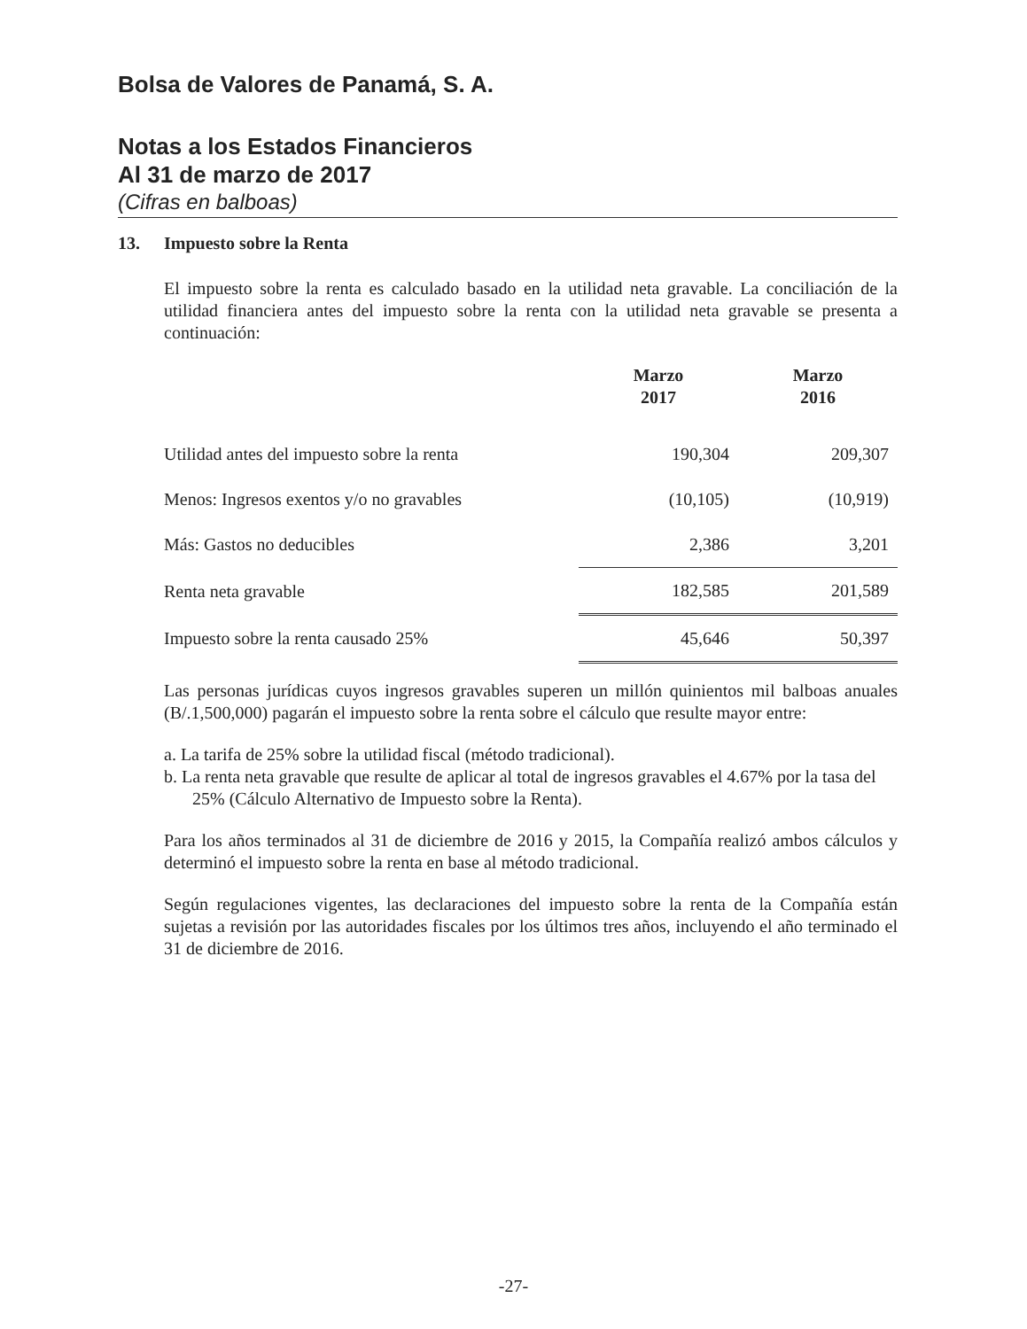Bolsa de Valores de Panamá, S. A.
Notas a los Estados Financieros
Al 31 de marzo de 2017
(Cifras en balboas)
13. Impuesto sobre la Renta
El impuesto sobre la renta es calculado basado en la utilidad neta gravable. La conciliación de la utilidad financiera antes del impuesto sobre la renta con la utilidad neta gravable se presenta a continuación:
| | Marzo 2017 | Marzo 2016 |
| --- | --- | --- |
| Utilidad antes del impuesto sobre la renta | 190,304 | 209,307 |
| Menos: Ingresos exentos y/o no gravables | (10,105) | (10,919) |
| Más: Gastos no deducibles | 2,386 | 3,201 |
| Renta neta gravable | 182,585 | 201,589 |
| Impuesto sobre la renta causado 25% | 45,646 | 50,397 |
Las personas jurídicas cuyos ingresos gravables superen un millón quinientos mil balboas anuales (B/.1,500,000) pagarán el impuesto sobre la renta sobre el cálculo que resulte mayor entre:
a. La tarifa de 25% sobre la utilidad fiscal (método tradicional).
b. La renta neta gravable que resulte de aplicar al total de ingresos gravables el 4.67% por la tasa del 25% (Cálculo Alternativo de Impuesto sobre la Renta).
Para los años terminados al 31 de diciembre de 2016 y 2015, la Compañía realizó ambos cálculos y determinó el impuesto sobre la renta en base al método tradicional.
Según regulaciones vigentes, las declaraciones del impuesto sobre la renta de la Compañía están sujetas a revisión por las autoridades fiscales por los últimos tres años, incluyendo el año terminado el 31 de diciembre de 2016.
-27-